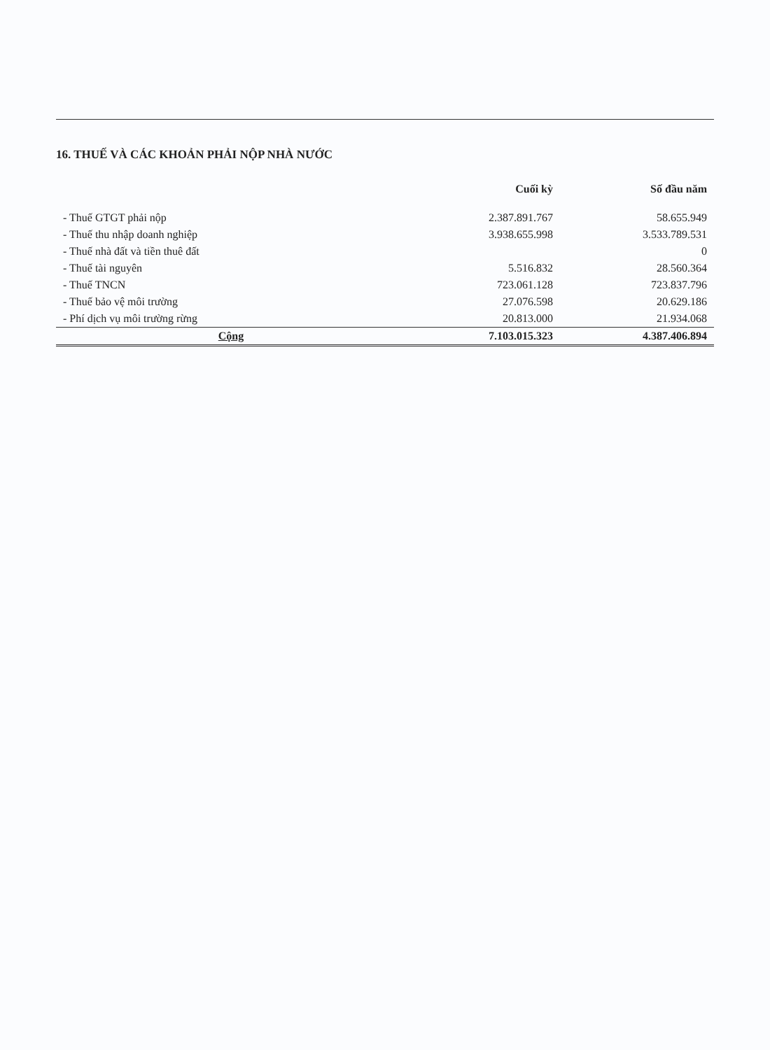16. THUẾ VÀ CÁC KHOẢN PHẢI NỘP NHÀ NƯỚC
| | Cuối kỳ | Số đầu năm |
| --- | --- | --- |
| - Thuế GTGT phải nộp | 2.387.891.767 | 58.655.949 |
| - Thuế thu nhập doanh nghiệp | 3.938.655.998 | 3.533.789.531 |
| - Thuế nhà đất và tiền thuê đất | | 0 |
| - Thuế tài nguyên | 5.516.832 | 28.560.364 |
| - Thuế TNCN | 723.061.128 | 723.837.796 |
| - Thuế bảo vệ môi trường | 27.076.598 | 20.629.186 |
| - Phí dịch vụ môi trường rừng | 20.813.000 | 21.934.068 |
| Cộng | 7.103.015.323 | 4.387.406.894 |